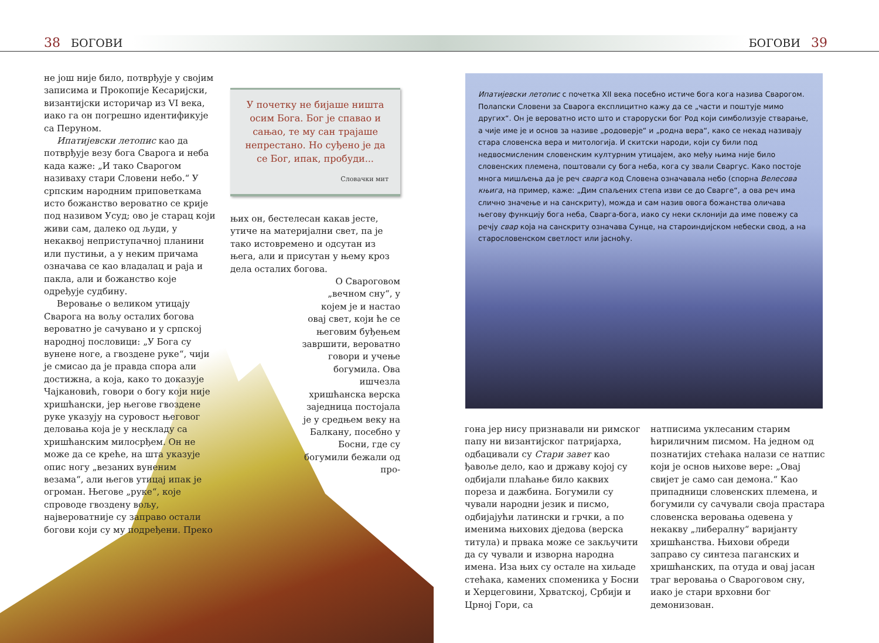38 БОГОВИ БОГОВИ 39
не још није било, потврђује у својим записима и Прокопије Кесаријски, византијски историчар из VI века, иако га он погрешно идентификује са Перуном.
Ипатијевски летопис као да потврђује везу бога Сварога и неба када каже: „И тако Сварогом називаху стари Словени небо.“ У српским народним приповеткама исто божанство вероватно се крије под називом Усуд; ово је старац који живи сам, далеко од људи, у некаквој неприступачној планини или пустињи, а у неким причама означава се као владалац и раја и пакла, али и божанство које одређује судбину.
Веровање о великом утицају Сварога на вољу осталих богова вероватно је сачувано и у српској народној пословици: „У Бога су вунене ноге, а гвоздене руке“, чији је смисао да је правда спора али достижна, а која, како то доказује Чајкановић, говори о богу који није хришћански, јер његове гвоздене руке указују на суровост његовог деловања која је у нескладу са хришћанским милосрђем. Он не може да се креће, на шта указује опис ногу „везаних вуненим везама“, али његов утицај ипак је огроман. Његове „руке“, које спроводе гвоздену вољу, највероватније су заправо остали богови који су му подређени. Преко
У почетку не бијаше ништа осим Бога. Бог је спавао и сањао, те му сан трајаше непрестано. Но суђено је да се Бог, ипак, пробуди...
Словачки мит
њих он, бестелесан какав јесте, утиче на материјални свет, па је тако истовремено и одсутан из њега, али и присутан у њему кроз дела осталих богова.
О Свароговом „вечном сну“, у којем је и настао овај свет, који ће се његовим буђењем завршити, вероватно говори и учење богумила. Ова ишчезла хришћанска верска заједница постојала је у средњем веку на Балкану, посебно у Босни, где су богумили бежали од про-
Ипатијевски летопис с почетка XII века посебно истиче бога кога назива Сварогом. Полапски Словени за Сварога експлицитно кажу да се „части и поштује мимо других“. Он је вероватно исто што и староруски бог Род који симболизује стварање, а чије име је и основ за називе „родоверје“ и „родна вера“, како се некад називају стара словенска вера и митологија. И скитски народи, који су били под недвосмисленим словенским културним утицајем, ако међу њима није било словенских племена, поштовали су бога неба, кога су звали Сваргус. Како постоје многа мишљења да је реч сварга код Словена означавала небо (спорна Велесова књига, на пример, каже: „Дим спаљених степа изви се до Сварге“, а ова реч има слично значење и на санскриту), можда и сам назив овога божанства оличава његову функцију бога неба, Сварга-бога, иако су неки склонији да име повежу са речју свар која на санскриту означава Сунце, на староиндијском небески свод, а на старословенском светлост или јасноћу.
гона јер нису признавали ни римског папу ни византијског патријарха, одбацивали су Стари завет као ђавоље дело, као и државу којој су одбијали плаћање било каквих пореза и дажбина. Богумили су чували народни језик и писмо, одбијајући латински и грчки, а по именима њихових дједова (верска титула) и првака може се закључити да су чували и изворна народна имена. Иза њих су остале на хиљаде стећака, камених споменика у Босни и Херцеговини, Хрватској, Србији и Црној Гори, са
натписима уклесаним старим ћириличним писмом. На једном од познатијих стећака налази се натпис који је основ њихове вере: „Овај свијет је само сан демона.“ Као припадници словенских племена, и богумили су сачували своја прастара словенска веровања одевена у некакву „либералну“ варијанту хришћанства. Њихови обреди заправо су синтеза паганских и хришћанских, па отуда и овај јасан траг веровања о Свароговом сну, иако је стари врховни бог демонизован.